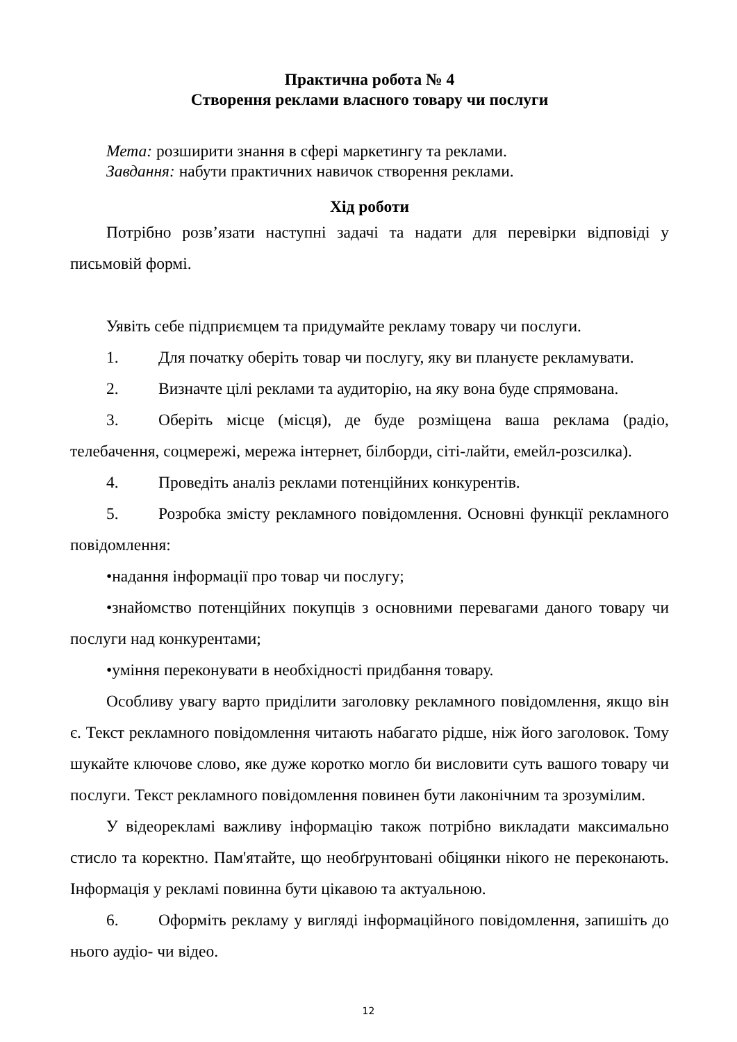Практична робота № 4
Створення реклами власного товару чи послуги
Мета: розширити знання в сфері маркетингу та реклами.
Завдання: набути практичних навичок створення реклами.
Хід роботи
Потрібно розв’язати наступні задачі та надати для перевірки відповіді у письмовій формі.
Уявіть себе підприємцем та придумайте рекламу товару чи послуги.
1. Для початку оберіть товар чи послугу, яку ви плануєте рекламувати.
2. Визначте цілі реклами та аудиторію, на яку вона буде спрямована.
3. Оберіть місце (місця), де буде розміщена ваша реклама (радіо, телебачення, соцмережі, мережа інтернет, білборди, сіті-лайти, емейл-розсилка).
4. Проведіть аналіз реклами потенційних конкурентів.
5. Розробка змісту рекламного повідомлення. Основні функції рекламного повідомлення:
•надання інформації про товар чи послугу;
•знайомство потенційних покупців з основними перевагами даного товару чи послуги над конкурентами;
•уміння переконувати в необхідності придбання товару.
Особливу увагу варто приділити заголовку рекламного повідомлення, якщо він є. Текст рекламного повідомлення читають набагато рідше, ніж його заголовок. Тому шукайте ключове слово, яке дуже коротко могло би висловити суть вашого товару чи послуги. Текст рекламного повідомлення повинен бути лаконічним та зрозумілим.
У відеорекламі важливу інформацію також потрібно викладати максимально стисло та коректно. Пам'ятайте, що необґрунтовані обіцянки нікого не переконають. Інформація у рекламі повинна бути цікавою та актуальною.
6. Оформіть рекламу у вигляді інформаційного повідомлення, запишіть до нього аудіо- чи відео.
12